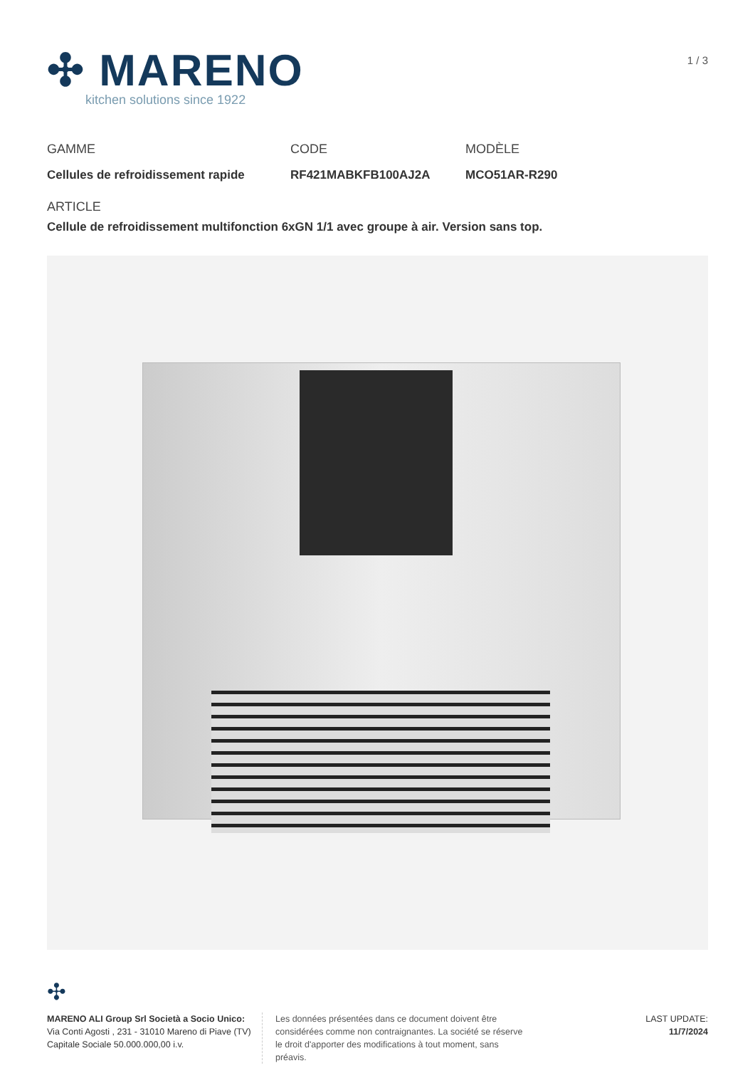✣ MARENO
kitchen solutions since 1922
1 / 3
GAMME
Cellules de refroidissement rapide
CODE
RF421MABKFB100AJ2A
MODÈLE
MCO51AR-R290
ARTICLE
Cellule de refroidissement multifonction 6xGN 1/1 avec groupe à air. Version sans top.
✣
MARENO ALI Group Srl Società a Socio Unico:
Via Conti Agosti , 231 - 31010 Mareno di Piave (TV)
Capitale Sociale 50.000.000,00 i.v.
Les données présentées dans ce document doivent être considérées comme non contraignantes. La société se réserve le droit d'apporter des modifications à tout moment, sans préavis.
LAST UPDATE:
11/7/2024